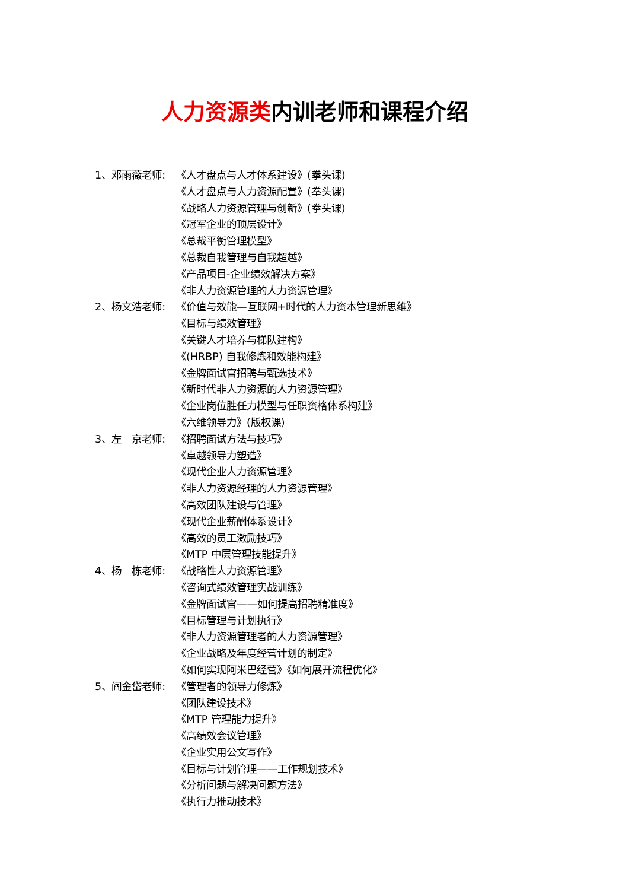人力资源类内训老师和课程介绍
1、邓雨薇老师: 《人才盘点与人才体系建设》(拳头课)
《人才盘点与人力资源配置》(拳头课)
《战略人力资源管理与创新》(拳头课)
《冠军企业的顶层设计》
《总裁平衡管理模型》
《总裁自我管理与自我超越》
《产品项目-企业绩效解决方案》
《非人力资源管理的人力资源管理》
2、杨文浩老师: 《价值与效能—互联网+时代的人力资本管理新思维》
《目标与绩效管理》
《关键人才培养与梯队建构》
《(HRBP) 自我修炼和效能构建》
《金牌面试官招聘与甄选技术》
《新时代非人力资源的人力资源管理》
《企业岗位胜任力模型与任职资格体系构建》
《六维领导力》(版权课)
3、左　京老师: 《招聘面试方法与技巧》
《卓越领导力塑造》
《现代企业人力资源管理》
《非人力资源经理的人力资源管理》
《高效团队建设与管理》
《现代企业薪酬体系设计》
《高效的员工激励技巧》
《MTP 中层管理技能提升》
4、杨　栋老师: 《战略性人力资源管理》
《咨询式绩效管理实战训练》
《金牌面试官——如何提高招聘精准度》
《目标管理与计划执行》
《非人力资源管理者的人力资源管理》
《企业战略及年度经营计划的制定》
《如何实现阿米巴经营》《如何展开流程优化》
5、阎金岱老师: 《管理者的领导力修炼》
《团队建设技术》
《MTP 管理能力提升》
《高绩效会议管理》
《企业实用公文写作》
《目标与计划管理——工作规划技术》
《分析问题与解决问题方法》
《执行力推动技术》